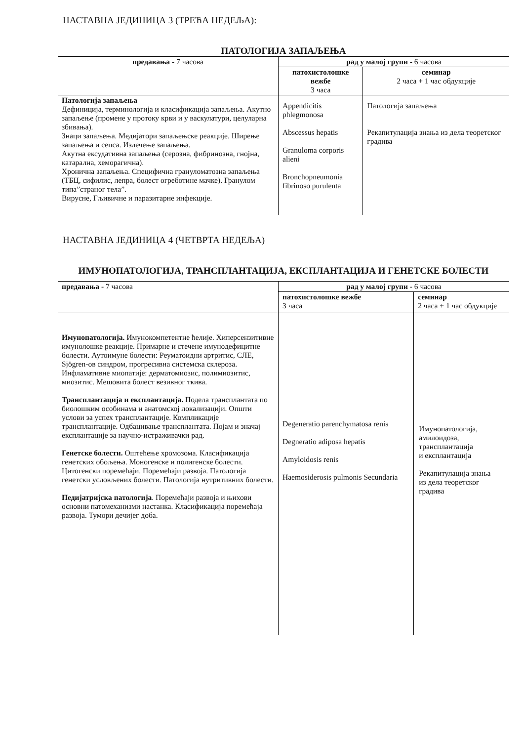НАСТАВНА ЈЕДИНИЦА 3 (ТРЕЋА НЕДЕЉА):
ПАТОЛОГИЈА ЗАПАЉЕЊА
| предавања - 7 часова | рад у малој групи - 6 часова | |
| --- | --- | --- |
| | патохистолошке вежбе 3 часа | семинар 2 часа + 1 час обдукције |
| Патологија запаљења Дефиниција, терминологија и класификација запаљења. Акутно запаљење (промене у протоку крви и у васкулатури, целуларна збивања). Знаци запаљења. Медијатори запаљењске реакције. Ширење запаљења и сепса. Излечење запаљења. Акутна ексудативна запаљења (серозна, фибринозна, гнојна, катарална, хеморагична). Хронична запаљења. Специфична грануломатозна запаљења (ТБЦ, сифилис, лепра, болест огреботине мачке). Гранулом типа”страног тела”. Вирусне, Гљивичне и паразитарне инфекције. | Appendicitis phlegmonosa Abscessus hepatis Granuloma corporis alieni Bronchopneumonia fibrinoso purulenta | Патологија запаљења Рекапитулација знања из дела теоретског градива |
НАСТАВНА ЈЕДИНИЦА 4 (ЧЕТВРТА НЕДЕЉА)
ИМУНОПАТОЛОГИЈА, ТРАНСПЛАНТАЦИЈА, ЕКСПЛАНТАЦИЈА И ГЕНЕТСКЕ БОЛЕСТИ
| предавања - 7 часова | рад у малој групи - 6 часова | |
| --- | --- | --- |
| | патохистолошке вежбе 3 часа | семинар 2 часа + 1 час обдукције |
| Имунопатологија. Имунокомпетентне ћелије. Хиперсензитивне имунолошке реакције. Примарне и стечене имунодефицитне болести. Аутоимуне болести: Реуматоидни артритис, СЛЕ, Sjögren-ов синдром, прогресивна системска склероза. Инфламативне миопатије: дерматомиозис, полимиозитис, миозитис. Мешовита болест везивног ткива. Трансплантација и експлантација. Подела трансплантата по биолошким особинама и анатомској локализацији. Општи услови за успех трансплантације. Компликације трансплантације. Одбацивање трансплантата. Појам и значај експлантације за научно-истраживачки рад. Генетске болести. Оштећење хромозома. Класификација генетских обољења. Моногенске и полигенске болести. Цитогенски поремећаји. Поремећаји развоја. Патологија генетски условљених болести. Патологија нутритивних болести. Педијатријска патологија . Поремећаји развоја и њихови основни патомеханизми настанка. Класификација поремећаја развоја. Тумори дечијег доба. | Degeneratio parenchymatosa renis Degneratio adiposa hepatis Amyloidosis renis Haemosiderosis pulmonis Secundaria | Имунопатологија, амилоидоза, трансплантација и експлантација Рекапитулација знања из дела теоретског градива |